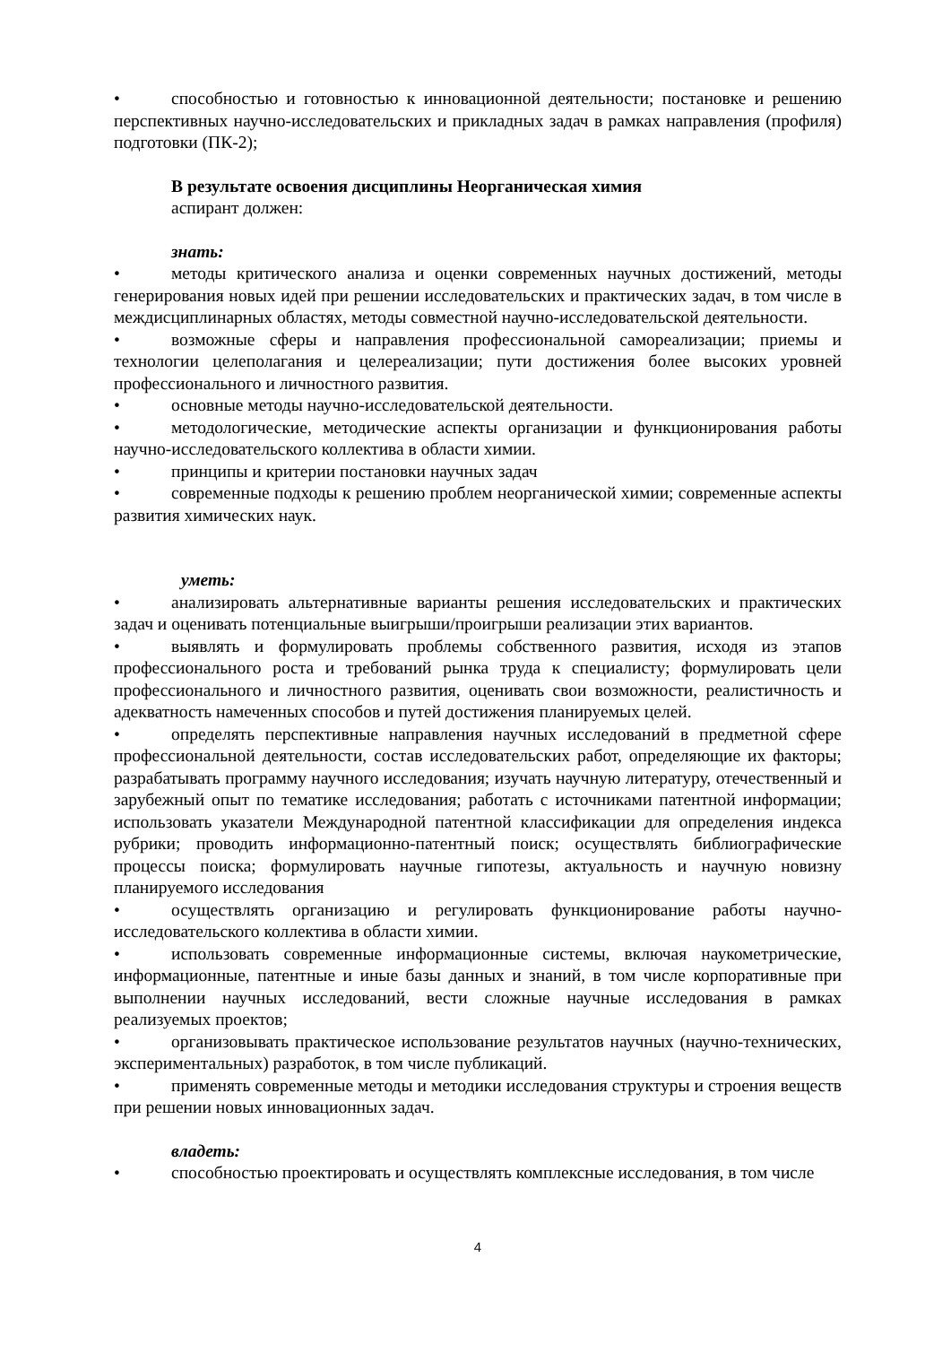• способностью и готовностью к инновационной деятельности; постановке и решению перспективных научно-исследовательских и прикладных задач в рамках направления (профиля) подготовки (ПК-2);
В результате освоения дисциплины Неорганическая химия
аспирант должен:
знать:
• методы критического анализа и оценки современных научных достижений, методы генерирования новых идей при решении исследовательских и практических задач, в том числе в междисциплинарных областях, методы совместной научно-исследовательской деятельности.
• возможные сферы и направления профессиональной самореализации; приемы и технологии целеполагания и целереализации; пути достижения более высоких уровней профессионального и личностного развития.
• основные методы научно-исследовательской деятельности.
• методологические, методические аспекты организации и функционирования работы научно-исследовательского коллектива в области химии.
• принципы и критерии постановки научных задач
• современные подходы к решению проблем неорганической химии; современные аспекты развития химических наук.
уметь:
• анализировать альтернативные варианты решения исследовательских и практических задач и оценивать потенциальные выигрыши/проигрыши реализации этих вариантов.
• выявлять и формулировать проблемы собственного развития, исходя из этапов профессионального роста и требований рынка труда к специалисту; формулировать цели профессионального и личностного развития, оценивать свои возможности, реалистичность и адекватность намеченных способов и путей достижения планируемых целей.
• определять перспективные направления научных исследований в предметной сфере профессиональной деятельности, состав исследовательских работ, определяющие их факторы; разрабатывать программу научного исследования; изучать научную литературу, отечественный и зарубежный опыт по тематике исследования; работать с источниками патентной информации; использовать указатели Международной патентной классификации для определения индекса рубрики; проводить информационно-патентный поиск; осуществлять библиографические процессы поиска; формулировать научные гипотезы, актуальность и научную новизну планируемого исследования
• осуществлять организацию и регулировать функционирование работы научно-исследовательского коллектива в области химии.
• использовать современные информационные системы, включая наукометрические, информационные, патентные и иные базы данных и знаний, в том числе корпоративные при выполнении научных исследований, вести сложные научные исследования в рамках реализуемых проектов;
• организовывать практическое использование результатов научных (научно-технических, экспериментальных) разработок, в том числе публикаций.
• применять современные методы и методики исследования структуры и строения веществ при решении новых инновационных задач.
владеть:
• способностью проектировать и осуществлять комплексные исследования, в том числе
4